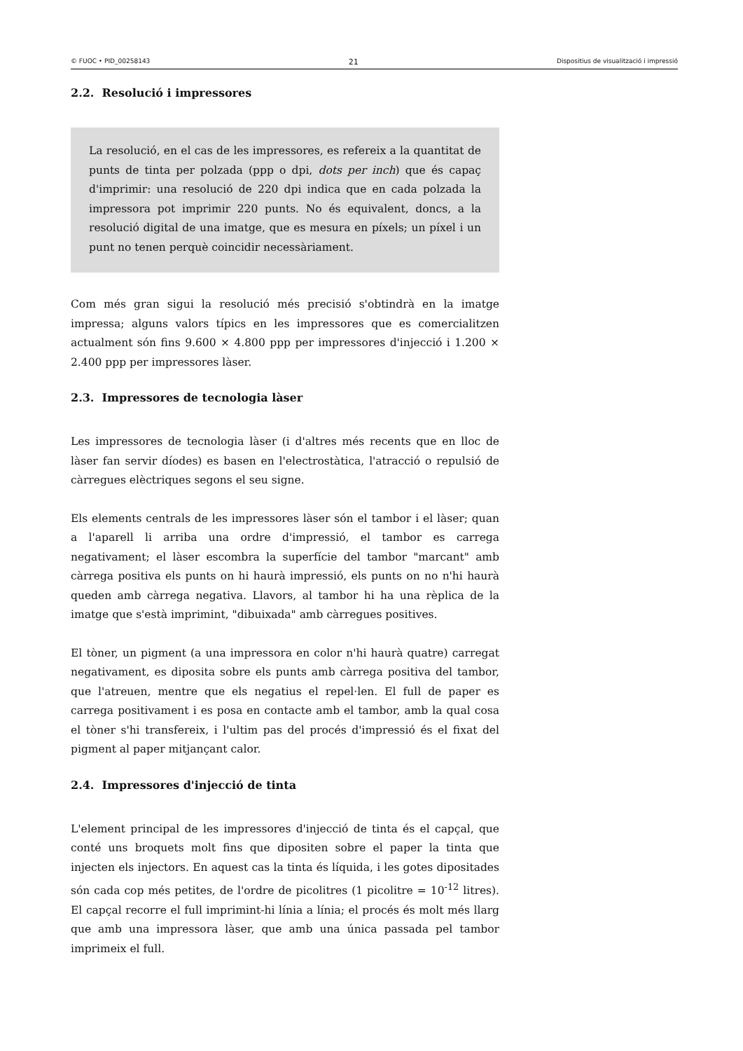© FUOC • PID_00258143 21 Dispositius de visualització i impressió
2.2. Resolució i impressores
La resolució, en el cas de les impressores, es refereix a la quantitat de punts de tinta per polzada (ppp o dpi, dots per inch) que és capaç d'imprimir: una resolució de 220 dpi indica que en cada polzada la impressora pot imprimir 220 punts. No és equivalent, doncs, a la resolució digital de una imatge, que es mesura en píxels; un píxel i un punt no tenen perquè coincidir necessàriament.
Com més gran sigui la resolució més precisió s'obtindrà en la imatge impressa; alguns valors típics en les impressores que es comercialitzen actualment són fins 9.600 × 4.800 ppp per impressores d'injecció i 1.200 × 2.400 ppp per impressores làser.
2.3. Impressores de tecnologia làser
Les impressores de tecnologia làser (i d'altres més recents que en lloc de làser fan servir díodes) es basen en l'electrostàtica, l'atracció o repulsió de càrregues elèctriques segons el seu signe.
Els elements centrals de les impressores làser són el tambor i el làser; quan a l'aparell li arriba una ordre d'impressió, el tambor es carrega negativament; el làser escombra la superfície del tambor "marcant" amb càrrega positiva els punts on hi haurà impressió, els punts on no n'hi haurà queden amb càrrega negativa. Llavors, al tambor hi ha una rèplica de la imatge que s'està imprimint, "dibuixada" amb càrregues positives.
El tòner, un pigment (a una impressora en color n'hi haurà quatre) carregat negativament, es diposita sobre els punts amb càrrega positiva del tambor, que l'atreuen, mentre que els negatius el repel·len. El full de paper es carrega positivament i es posa en contacte amb el tambor, amb la qual cosa el tòner s'hi transfereix, i l'ultim pas del procés d'impressió és el fixat del pigment al paper mitjançant calor.
2.4. Impressores d'injecció de tinta
L'element principal de les impressores d'injecció de tinta és el capçal, que conté uns broquets molt fins que dipositen sobre el paper la tinta que injecten els injectors. En aquest cas la tinta és líquida, i les gotes dipositades són cada cop més petites, de l'ordre de picolitres (1 picolitre = 10<sup>-12</sup> litres). El capçal recorre el full imprimint-hi línia a línia; el procés és molt més llarg que amb una impressora làser, que amb una única passada pel tambor imprimeix el full.